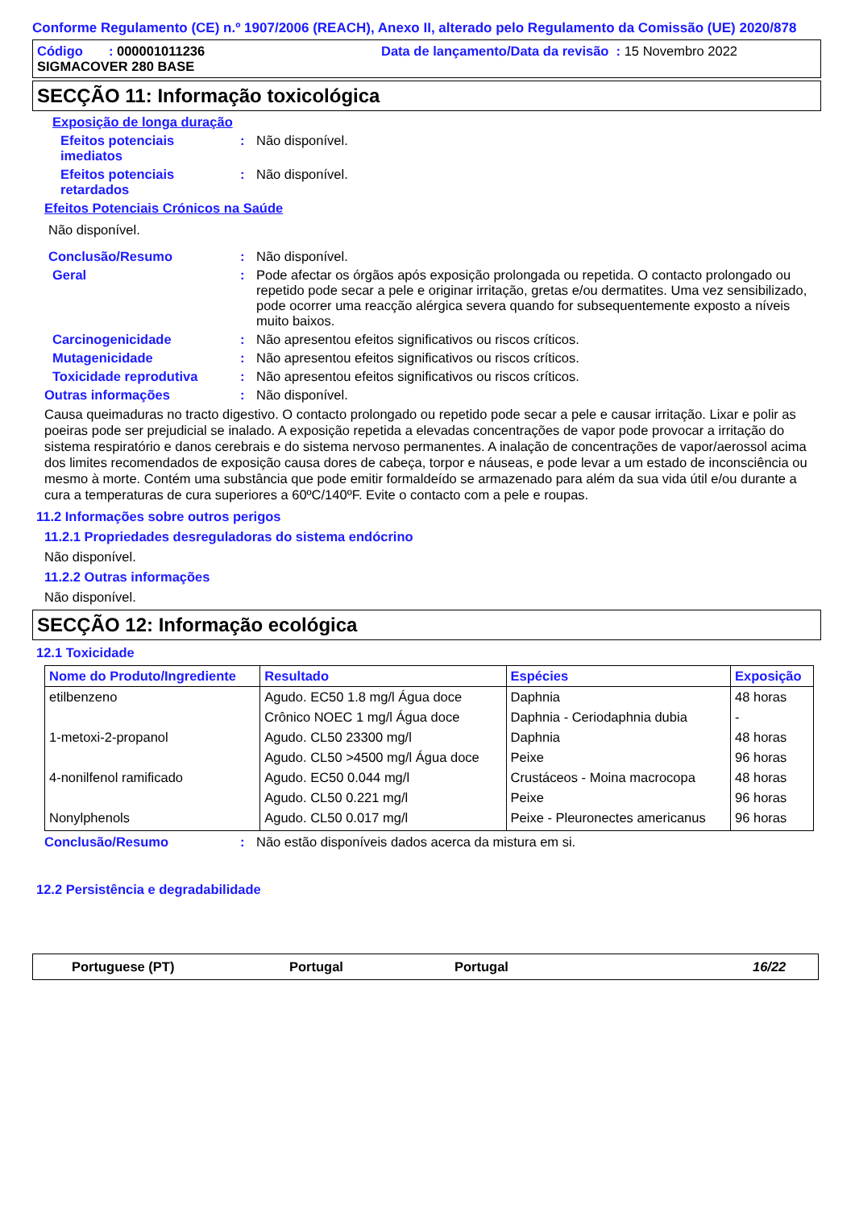Conforme Regulamento (CE) n.º 1907/2006 (REACH), Anexo II, alterado pelo Regulamento da Comissão (UE) 2020/878
Código : 000001011236
SIGMACOVER 280 BASE
Data de lançamento/Data da revisão : 15 Novembro 2022
SECÇÃO 11: Informação toxicológica
Exposição de longa duração
Efeitos potenciais
imediatos
: Não disponível.
Efeitos potenciais
retardados
: Não disponível.
Efeitos Potenciais Crónicos na Saúde
Não disponível.
Conclusão/Resumo : Não disponível.
Geral : Pode afectar os órgãos após exposição prolongada ou repetida. O contacto prolongado ou repetido pode secar a pele e originar irritação, gretas e/ou dermatites. Uma vez sensibilizado, pode ocorrer uma reacção alérgica severa quando for subsequentemente exposto a níveis muito baixos.
Carcinogenicidade : Não apresentou efeitos significativos ou riscos críticos.
Mutagenicidade : Não apresentou efeitos significativos ou riscos críticos.
Toxicidade reprodutiva : Não apresentou efeitos significativos ou riscos críticos.
Outras informações : Não disponível.
Causa queimaduras no tracto digestivo. O contacto prolongado ou repetido pode secar a pele e causar irritação. Lixar e polir as poeiras pode ser prejudicial se inalado. A exposição repetida a elevadas concentrações de vapor pode provocar a irritação do sistema respiratório e danos cerebrais e do sistema nervoso permanentes. A inalação de concentrações de vapor/aerossol acima dos limites recomendados de exposição causa dores de cabeça, torpor e náuseas, e pode levar a um estado de inconsciência ou mesmo à morte. Contém uma substância que pode emitir formaldeído se armazenado para além da sua vida útil e/ou durante a cura a temperaturas de cura superiores a 60ºC/140ºF. Evite o contacto com a pele e roupas.
11.2 Informações sobre outros perigos
11.2.1 Propriedades desreguladoras do sistema endócrino
Não disponível.
11.2.2 Outras informações
Não disponível.
SECÇÃO 12: Informação ecológica
12.1 Toxicidade
| Nome do Produto/Ingrediente | Resultado | Espécies | Exposição |
| --- | --- | --- | --- |
| etilbenzeno | Agudo. EC50 1.8 mg/l Água doce | Daphnia | 48 horas |
| | Crônico NOEC 1 mg/l Água doce | Daphnia - Ceriodaphnia dubia | - |
| 1-metoxi-2-propanol | Agudo. CL50 23300 mg/l | Daphnia | 48 horas |
| | Agudo. CL50 >4500 mg/l Água doce | Peixe | 96 horas |
| 4-nonilfenol ramificado | Agudo. EC50 0.044 mg/l | Crustáceos - Moina macrocopa | 48 horas |
| | Agudo. CL50 0.221 mg/l | Peixe | 96 horas |
| Nonylphenols | Agudo. CL50 0.017 mg/l | Peixe - Pleuronectes americanus | 96 horas |
Conclusão/Resumo : Não estão disponíveis dados acerca da mistura em si.
12.2 Persistência e degradabilidade
Portuguese (PT) Portugal Portugal 16/22